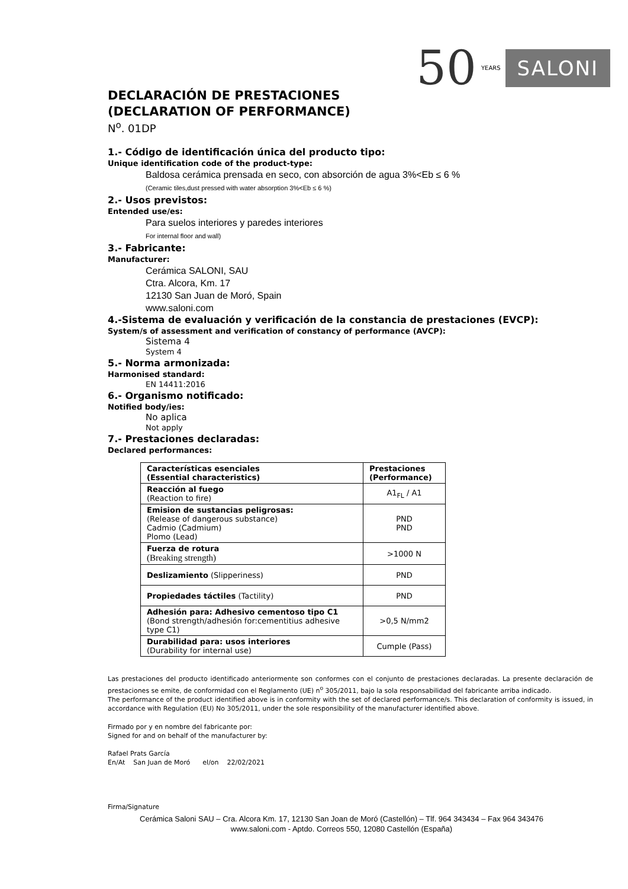50 YEARS SALONI
DECLARACIÓN DE PRESTACIONES
(DECLARATION OF PERFORMANCE)
N<sup>o</sup>. 01DP
1.- Código de identificación única del producto tipo:
Unique identification code of the product-type:
Baldosa cerámica prensada en seco, con absorción de agua 3%<Eb ≤ 6 %
(Ceramic tiles,dust pressed with water absorption 3%<Eb ≤ 6 %)
2.- Usos previstos:
Entended use/es:
Para suelos interiores y paredes interiores
For internal floor and wall)
3.- Fabricante:
Manufacturer:
Cerámica SALONI, SAU
Ctra. Alcora, Km. 17
12130 San Juan de Moró, Spain
www.saloni.com
4.-Sistema de evaluación y verificación de la constancia de prestaciones (EVCP):
System/s of assessment and verification of constancy of performance (AVCP):
Sistema 4
System 4
5.- Norma armonizada:
Harmonised standard:
EN 14411:2016
6.- Organismo notificado:
Notified body/ies:
No aplica
Not apply
7.- Prestaciones declaradas:
Declared performances:
| Características esenciales (Essential characteristics) | Prestaciones (Performance) |
| Reacción al fuego (Reaction to fire) | A1<sub>FL</sub> / A1 |
| Emision de sustancias peligrosas: (Release of dangerous substance) Cadmio (Cadmium) Plomo (Lead) | PND PND |
| Fuerza de rotura (Breaking strength) | >1000 N |
| Deslizamiento (Slipperiness) | PND |
| Propiedades táctiles (Tactility) | PND |
| Adhesión para: Adhesivo cementoso tipo C1 (Bond strength/adhesión for:cementitius adhesive type C1) | >0,5 N/mm2 |
| Durabilidad para: usos interiores (Durability for internal use) | Cumple (Pass) |
Las prestaciones del producto identificado anteriormente son conformes con el conjunto de prestaciones declaradas. La presente declaración de prestaciones se emite, de conformidad con el Reglamento (UE) n<sup>o</sup> 305/2011, bajo la sola responsabilidad del fabricante arriba indicado.
The performance of the product identified above is in conformity with the set of declared performance/s. This declaration of conformity is issued, in accordance with Regulation (EU) No 305/2011, under the sole responsibility of the manufacturer identified above.
Firmado por y en nombre del fabricante por:
Signed for and on behalf of the manufacturer by:
Rafael Prats García
En/At San Juan de Moró el/on 22/02/2021
Firma/Signature
Cerámica Saloni SAU – Cra. Alcora Km. 17, 12130 San Joan de Moró (Castellón) – Tlf. 964 343434 – Fax 964 343476
www.saloni.com - Aptdo. Correos 550, 12080 Castellón (España)